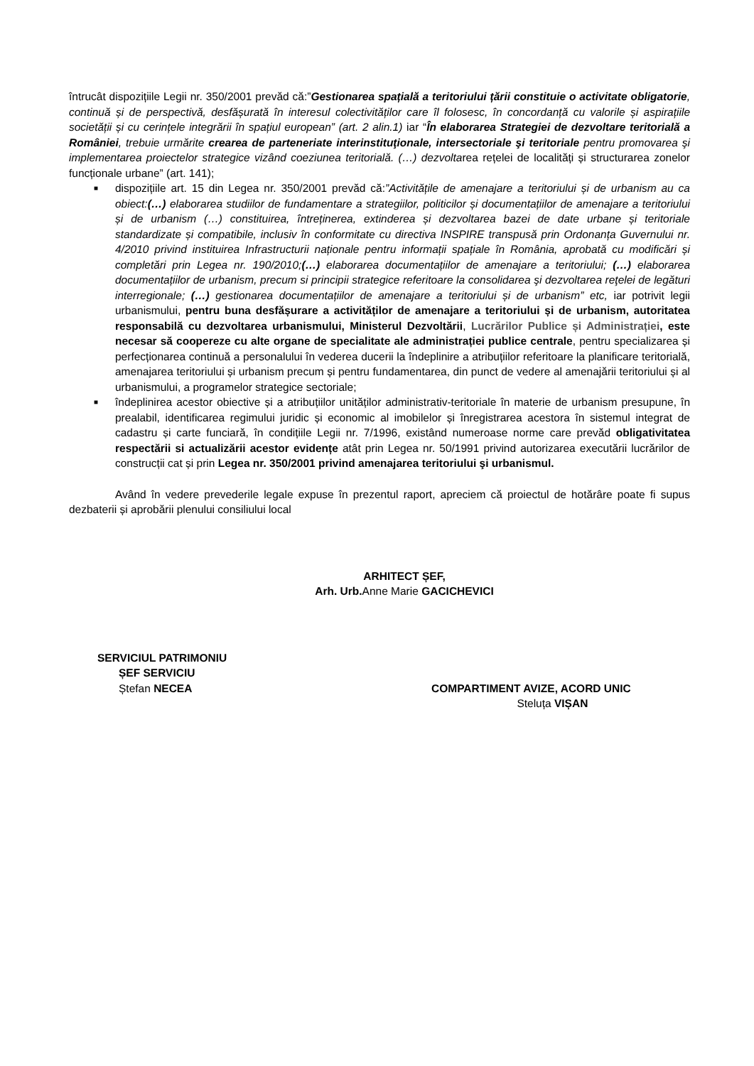întrucât dispozițiile Legii nr. 350/2001 prevăd că:”Gestionarea spațială a teritoriului țării constituie o activitate obligatorie, continuă și de perspectivă, desfășurată în interesul colectivităților care îl folosesc, în concordanță cu valorile și aspirațiile societății și cu cerințele integrării în spațiul european” (art. 2 alin.1) iar “În elaborarea Strategiei de dezvoltare teritorială a României, trebuie urmărite crearea de parteneriate interinstituţionale, intersectoriale şi teritoriale pentru promovarea şi implementarea proiectelor strategice vizând coeziunea teritorială. (…) dezvoltarea rețelei de localități și structurarea zonelor funcționale urbane” (art. 141);
■
dispozițiile art. 15 din Legea nr. 350/2001 prevăd că:”Activitățile de amenajare a teritoriului și de urbanism au ca obiect:(…) elaborarea studiilor de fundamentare a strategiilor, politicilor și documentațiilor de amenajare a teritoriului și de urbanism (…) constituirea, întreținerea, extinderea și dezvoltarea bazei de date urbane și teritoriale standardizate și compatibile, inclusiv în conformitate cu directiva INSPIRE transpusă prin Ordonanța Guvernului nr. 4/2010 privind instituirea Infrastructurii naționale pentru informații spațiale în România, aprobată cu modificări și completări prin Legea nr. 190/2010;(…) elaborarea documentațiilor de amenajare a teritoriului; (…) elaborarea documentațiilor de urbanism, precum si principii strategice referitoare la consolidarea şi dezvoltarea reţelei de legături interregionale; (…) gestionarea documentațiilor de amenajare a teritoriului și de urbanism” etc, iar potrivit legii urbanismului, pentru buna desfășurare a activităților de amenajare a teritoriului și de urbanism, autoritatea responsabilă cu dezvoltarea urbanismului, Ministerul Dezvoltării, Lucrărilor Publice și Administrației, este necesar să coopereze cu alte organe de specialitate ale administrației publice centrale, pentru specializarea și perfecționarea continuă a personalului în vederea ducerii la îndeplinire a atribuțiilor referitoare la planificare teritorială, amenajarea teritoriului și urbanism precum și pentru fundamentarea, din punct de vedere al amenajării teritoriului și al urbanismului, a programelor strategice sectoriale;
■
îndeplinirea acestor obiective și a atribuțiilor unităților administrativ-teritoriale în materie de urbanism presupune, în prealabil, identificarea regimului juridic și economic al imobilelor și înregistrarea acestora în sistemul integrat de cadastru și carte funciară, în condițiile Legii nr. 7/1996, existând numeroase norme care prevăd obligativitatea respectării si actualizării acestor evidențe atât prin Legea nr. 50/1991 privind autorizarea executării lucrărilor de construcții cat și prin Legea nr. 350/2001 privind amenajarea teritoriului şi urbanismul.
Având în vedere prevederile legale expuse în prezentul raport, apreciem că proiectul de hotărâre poate fi supus dezbaterii și aprobării plenului consiliului local
ARHITECT ȘEF,
Arh. Urb. Anne Marie GACICHEVICI
SERVICIUL PATRIMONIU
ȘEF SERVICIU
Ștefan NECEA
COMPARTIMENT AVIZE, ACORD UNIC
Steluța VIȘAN